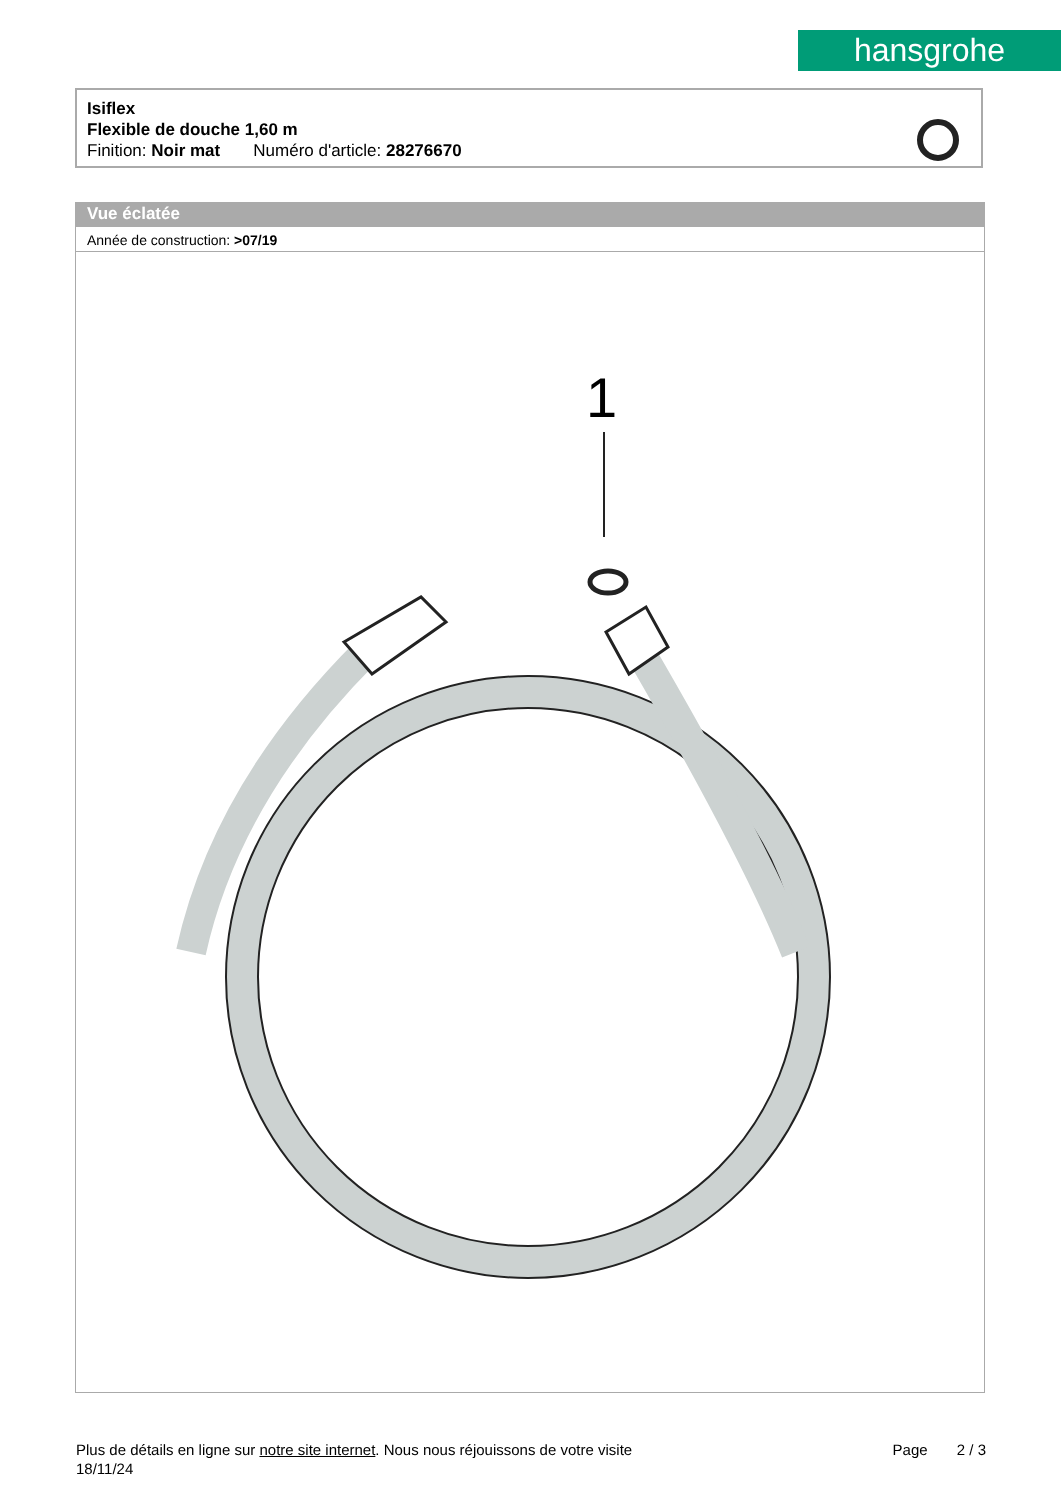hansgrohe
Isiflex
Flexible de douche 1,60 m
Finition: Noir mat Numéro d'article: 28276670
Vue éclatée
Année de construction: >07/19
1
Plus de détails en ligne sur notre site internet. Nous nous réjouissons de votre visite Page 2 / 3
18/11/24